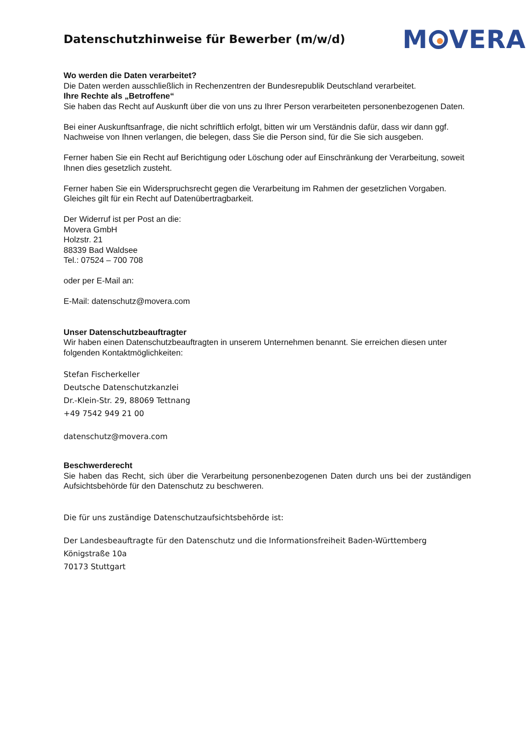Datenschutzhinweise für Bewerber (m/w/d)
M VERA
Wo werden die Daten verarbeitet?
Die Daten werden ausschließlich in Rechenzentren der Bundesrepublik Deutschland verarbeitet.
Ihre Rechte als „Betroffene“
Sie haben das Recht auf Auskunft über die von uns zu Ihrer Person verarbeiteten personenbezogenen Daten.
Bei einer Auskunftsanfrage, die nicht schriftlich erfolgt, bitten wir um Verständnis dafür, dass wir dann ggf. Nachweise von Ihnen verlangen, die belegen, dass Sie die Person sind, für die Sie sich ausgeben.
Ferner haben Sie ein Recht auf Berichtigung oder Löschung oder auf Einschränkung der Verarbeitung, soweit Ihnen dies gesetzlich zusteht.
Ferner haben Sie ein Widerspruchsrecht gegen die Verarbeitung im Rahmen der gesetzlichen Vorgaben. Gleiches gilt für ein Recht auf Datenübertragbarkeit.
Der Widerruf ist per Post an die:
Movera GmbH
Holzstr. 21
88339 Bad Waldsee
Tel.: 07524 – 700 708
oder per E-Mail an:
E-Mail: datenschutz@movera.com
Unser Datenschutzbeauftragter
Wir haben einen Datenschutzbeauftragten in unserem Unternehmen benannt. Sie erreichen diesen unter folgenden Kontaktmöglichkeiten:
Stefan Fischerkeller
Deutsche Datenschutzkanzlei
Dr.-Klein-Str. 29, 88069 Tettnang
+49 7542 949 21 00
datenschutz@movera.com
Beschwerderecht
Sie haben das Recht, sich über die Verarbeitung personenbezogenen Daten durch uns bei der zuständigen Aufsichtsbehörde für den Datenschutz zu beschweren.
Die für uns zuständige Datenschutzaufsichtsbehörde ist:
Der Landesbeauftragte für den Datenschutz und die Informationsfreiheit Baden-Württemberg
Königstraße 10a
70173 Stuttgart